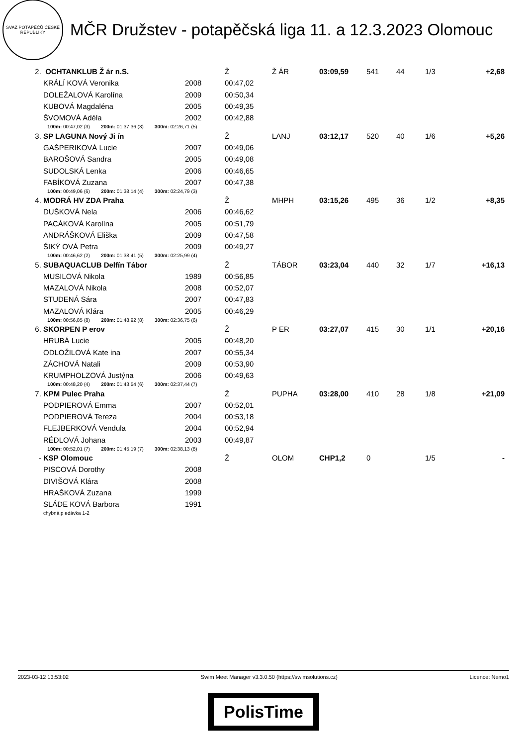SVAZ POTÁPĚČŮ ČESKÉ REPUBLIKY
MČR Družstev - potapěčská liga 11. a 12.3.2023 Olomouc
| 2. | OCHTANKLUB Ž ár n.S. | | Ž | Ž ÁR | 03:09,59 | 541 | 44 | 1/3 | +2,68 |
| | KRÁLÍ KOVÁ Veronika | 2008 | 00:47,02 | | | | | | |
| | DOLEŽALOVÁ Karolína | 2009 | 00:50,34 | | | | | | |
| | KUBOVÁ Magdaléna | 2005 | 00:49,35 | | | | | | |
| | ŠVOMOVÁ Adéla | 2002 | 00:42,88 | | | | | | |
| | 100m: 00:47,02 (3) 200m: 01:37,36 (3) 300m: 02:26,71 (5) | | | | | | | | |
| 3. | SP LAGUNA Nový Ji ín | | Ž | LANJ | 03:12,17 | 520 | 40 | 1/6 | +5,26 |
| | GAŠPERIKOVÁ Lucie | 2007 | 00:49,06 | | | | | | |
| | BAROŠOVÁ Sandra | 2005 | 00:49,08 | | | | | | |
| | SUDOLSKÁ Lenka | 2006 | 00:46,65 | | | | | | |
| | FABÍKOVÁ Zuzana | 2007 | 00:47,38 | | | | | | |
| | 100m: 00:49,06 (6) 200m: 01:38,14 (4) 300m: 02:24,79 (3) | | | | | | | | |
| 4. | MODRÁ HV ZDA Praha | | Ž | MHPH | 03:15,26 | 495 | 36 | 1/2 | +8,35 |
| | DUŠKOVÁ Nela | 2006 | 00:46,62 | | | | | | |
| | PACÁKOVÁ Karolína | 2005 | 00:51,79 | | | | | | |
| | ANDRÁŠKOVÁ Eliška | 2009 | 00:47,58 | | | | | | |
| | ŠIKÝ OVÁ Petra | 2009 | 00:49,27 | | | | | | |
| | 100m: 00:46,62 (2) 200m: 01:38,41 (5) 300m: 02:25,99 (4) | | | | | | | | |
| 5. | SUBAQUACLUB Delfín Tábor | | Ž | TÁBOR | 03:23,04 | 440 | 32 | 1/7 | +16,13 |
| | MUSILOVÁ Nikola | 1989 | 00:56,85 | | | | | | |
| | MAZALOVÁ Nikola | 2008 | 00:52,07 | | | | | | |
| | STUDENÁ Sára | 2007 | 00:47,83 | | | | | | |
| | MAZALOVÁ Klára | 2005 | 00:46,29 | | | | | | |
| | 100m: 00:56,85 (8) 200m: 01:48,92 (8) 300m: 02:36,75 (6) | | | | | | | | |
| 6. | SKORPEN P erov | | Ž | P ER | 03:27,07 | 415 | 30 | 1/1 | +20,16 |
| | HRUBÁ Lucie | 2005 | 00:48,20 | | | | | | |
| | ODLOŽILOVÁ Kate ina | 2007 | 00:55,34 | | | | | | |
| | ZÁCHOVÁ Natali | 2009 | 00:53,90 | | | | | | |
| | KRUMPHOLZOVÁ Justýna | 2006 | 00:49,63 | | | | | | |
| | 100m: 00:48,20 (4) 200m: 01:43,54 (6) 300m: 02:37,44 (7) | | | | | | | | |
| 7. | KPM Pulec Praha | | Ž | PUPHA | 03:28,00 | 410 | 28 | 1/8 | +21,09 |
| | PODPIEROVÁ Emma | 2007 | 00:52,01 | | | | | | |
| | PODPIEROVÁ Tereza | 2004 | 00:53,18 | | | | | | |
| | FLEJBERKOVÁ Vendula | 2004 | 00:52,94 | | | | | | |
| | RÉDLOVÁ Johana | 2003 | 00:49,87 | | | | | | |
| | 100m: 00:52,01 (7) 200m: 01:45,19 (7) 300m: 02:38,13 (8) | | | | | | | | |
| - | KSP Olomouc | | Ž | OLOM | CHP1,2 | 0 | | 1/5 | - |
| | PISCOVÁ Dorothy | 2008 | | | | | | | |
| | DIVIŠOVÁ Klára | 2008 | | | | | | | |
| | HRAŠKOVÁ Zuzana | 1999 | | | | | | | |
| | SLÁDE KOVÁ Barbora | 1991 | | | | | | | |
| | chybná p edávka 1-2 | | | | | | | | |
2023-03-12 13:53:02 Swim Meet Manager v3.3.0.50 (https://swimsolutions.cz) Licence: Nemo1
PolisTime